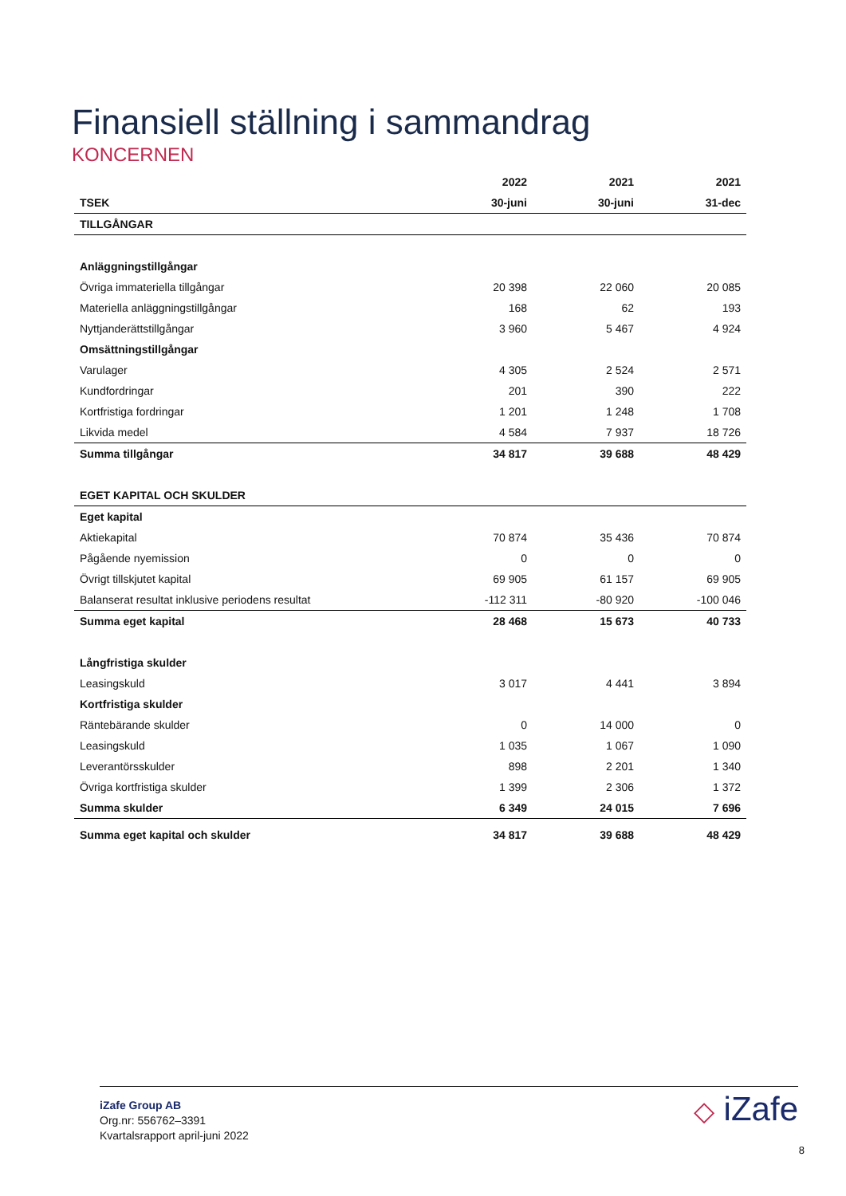Finansiell ställning i sammandrag
KONCERNEN
| | 2022 | 2021 | 2021 |
| --- | --- | --- | --- |
| TSEK | 30-juni | 30-juni | 31-dec |
| TILLGÅNGAR | | | |
| Anläggningstillgångar | | | |
| Övriga immateriella tillgångar | 20 398 | 22 060 | 20 085 |
| Materiella anläggningstillgångar | 168 | 62 | 193 |
| Nyttjanderättstillgångar | 3 960 | 5 467 | 4 924 |
| Omsättningstillgångar | | | |
| Varulager | 4 305 | 2 524 | 2 571 |
| Kundfordringar | 201 | 390 | 222 |
| Kortfristiga fordringar | 1 201 | 1 248 | 1 708 |
| Likvida medel | 4 584 | 7 937 | 18 726 |
| Summa tillgångar | 34 817 | 39 688 | 48 429 |
| EGET KAPITAL OCH SKULDER | | | |
| Eget kapital | | | |
| Aktiekapital | 70 874 | 35 436 | 70 874 |
| Pågående nyemission | 0 | 0 | 0 |
| Övrigt tillskjutet kapital | 69 905 | 61 157 | 69 905 |
| Balanserat resultat inklusive periodens resultat | -112 311 | -80 920 | -100 046 |
| Summa eget kapital | 28 468 | 15 673 | 40 733 |
| Långfristiga skulder | | | |
| Leasingskuld | 3 017 | 4 441 | 3 894 |
| Kortfristiga skulder | | | |
| Räntebärande skulder | 0 | 14 000 | 0 |
| Leasingskuld | 1 035 | 1 067 | 1 090 |
| Leverantörsskulder | 898 | 2 201 | 1 340 |
| Övriga kortfristiga skulder | 1 399 | 2 306 | 1 372 |
| Summa skulder | 6 349 | 24 015 | 7 696 |
| Summa eget kapital och skulder | 34 817 | 39 688 | 48 429 |
iZafe Group AB
Org.nr: 556762–3391
Kvartalsrapport april-juni 2022
◇ iZafe
8